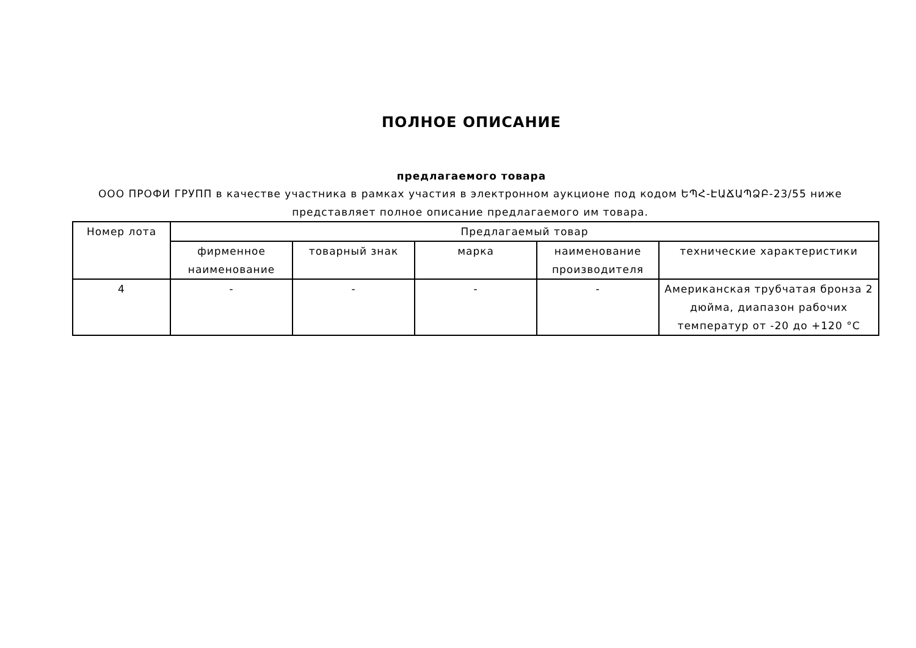ПОЛНОЕ ОПИСАНИЕ
предлагаемого товара
ООО ПРОФИ ГРУПП в качестве участника в рамках участия в электронном аукционе под кодом ԵՊՀ-ԷԱՃԱՊՁԲ-23/55 ниже представляет полное описание предлагаемого им товара.
| Номер лота | Предлагаемый товар | | | | |
| --- | --- | --- | --- | --- | --- |
| | фирменное наименование | товарный знак | марка | наименование производителя | технические характеристики |
| 4 | - | - | - | - | Американская трубчатая бронза 2 дюйма, диапазон рабочих температур от -20 до +120 °C |